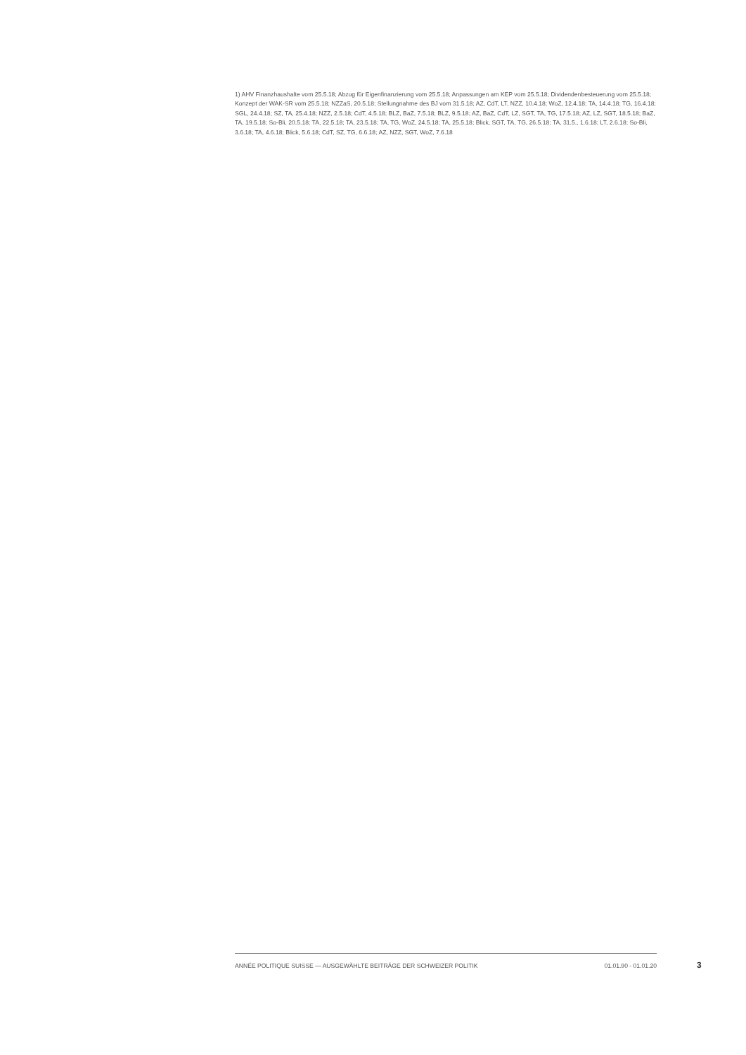1) AHV Finanzhaushalte vom 25.5.18; Abzug für Eigenfinanzierung vom 25.5.18; Anpassungen am KEP vom 25.5.18; Dividendenbesteuerung vom 25.5.18; Konzept der WAK-SR vom 25.5.18; NZZaS, 20.5.18; Stellungnahme des BJ vom 31.5.18; AZ, CdT, LT, NZZ, 10.4.18; WoZ, 12.4.18; TA, 14.4.18; TG, 16.4.18; SGL, 24.4.18; SZ, TA, 25.4.18; NZZ, 2.5.18; CdT, 4.5.18; BLZ, BaZ, 7.5.18; BLZ, 9.5.18; AZ, BaZ, CdT, LZ, SGT, TA, TG, 17.5.18; AZ, LZ, SGT, 18.5.18; BaZ, TA, 19.5.18; So-Bli, 20.5.18; TA, 22.5.18; TA, 23.5.18; TA, TG, WoZ, 24.5.18; TA, 25.5.18; Blick, SGT, TA, TG, 26.5.18; TA, 31.5., 1.6.18; LT, 2.6.18; So-Bli, 3.6.18; TA, 4.6.18; Blick, 5.6.18; CdT, SZ, TG, 6.6.18; AZ, NZZ, SGT, WoZ, 7.6.18
ANNÉE POLITIQUE SUISSE — AUSGEWÄHLTE BEITRÄGE DER SCHWEIZER POLITIK 01.01.90 - 01.01.20
3